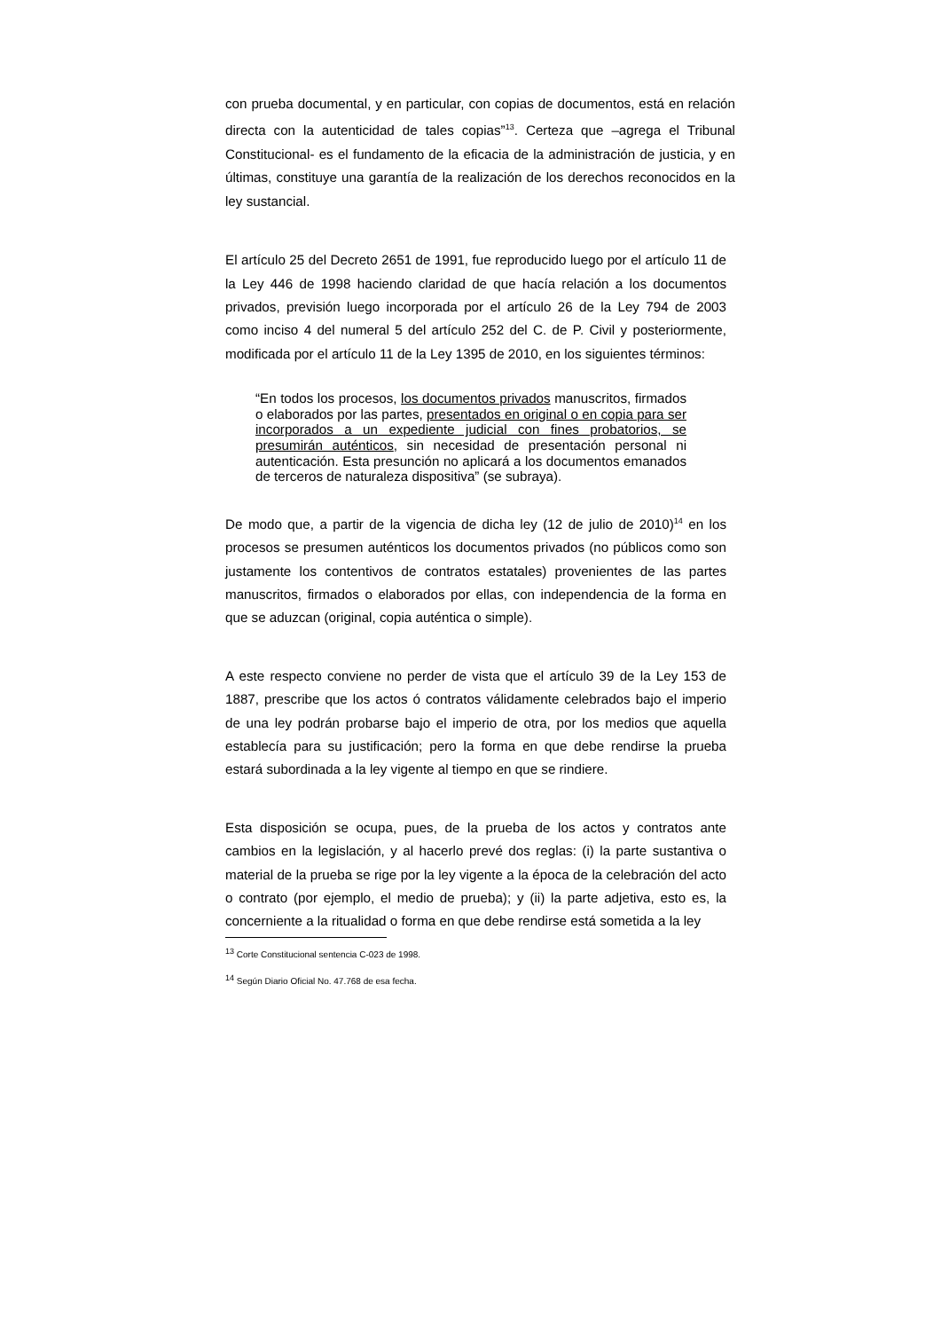con prueba documental, y en particular, con copias de documentos, está en relación directa con la autenticidad de tales copias”<sup>13</sup>. Certeza que –agrega el Tribunal Constitucional- es el fundamento de la eficacia de la administración de justicia, y en últimas, constituye una garantía de la realización de los derechos reconocidos en la ley sustancial.
El artículo 25 del Decreto 2651 de 1991, fue reproducido luego por el artículo 11 de la Ley 446 de 1998 haciendo claridad de que hacía relación a los documentos privados, previsión luego incorporada por el artículo 26 de la Ley 794 de 2003 como inciso 4 del numeral 5 del artículo 252 del C. de P. Civil y posteriormente, modificada por el artículo 11 de la Ley 1395 de 2010, en los siguientes términos:
“En todos los procesos, los documentos privados manuscritos, firmados o elaborados por las partes, presentados en original o en copia para ser incorporados a un expediente judicial con fines probatorios, se presumirán auténticos, sin necesidad de presentación personal ni autenticación. Esta presunción no aplicará a los documentos emanados de terceros de naturaleza dispositiva” (se subraya).
De modo que, a partir de la vigencia de dicha ley (12 de julio de 2010)<sup>14</sup> en los procesos se presumen auténticos los documentos privados (no públicos como son justamente los contentivos de contratos estatales) provenientes de las partes manuscritos, firmados o elaborados por ellas, con independencia de la forma en que se aduzcan (original, copia auténtica o simple).
A este respecto conviene no perder de vista que el artículo 39 de la Ley 153 de 1887, prescribe que los actos ó contratos válidamente celebrados bajo el imperio de una ley podrán probarse bajo el imperio de otra, por los medios que aquella establecía para su justificación; pero la forma en que debe rendirse la prueba estará subordinada a la ley vigente al tiempo en que se rindiere.
Esta disposición se ocupa, pues, de la prueba de los actos y contratos ante cambios en la legislación, y al hacerlo prevé dos reglas: (i) la parte sustantiva o material de la prueba se rige por la ley vigente a la época de la celebración del acto o contrato (por ejemplo, el medio de prueba); y (ii) la parte adjetiva, esto es, la concerniente a la ritualidad o forma en que debe rendirse está sometida a la ley
<sup>13</sup> Corte Constitucional sentencia C-023 de 1998.
<sup>14</sup> Según Diario Oficial No. 47.768 de esa fecha.